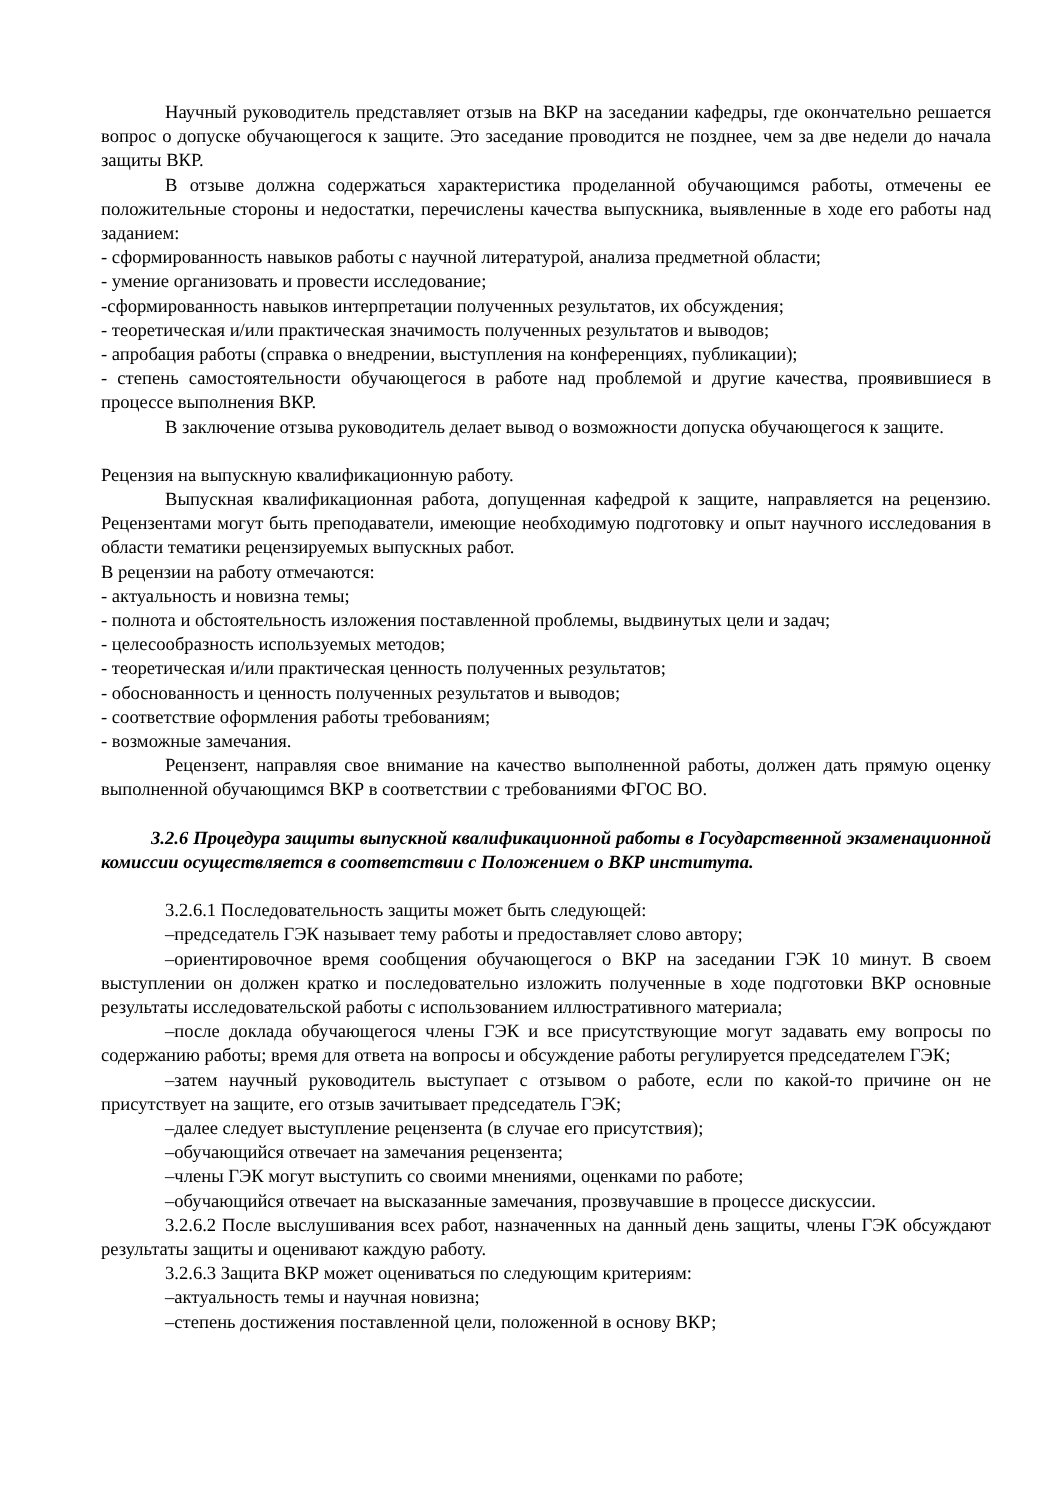Научный руководитель представляет отзыв на ВКР на заседании кафедры, где окончательно решается вопрос о допуске обучающегося к защите. Это заседание проводится не позднее, чем за две недели до начала защиты ВКР.
В отзыве должна содержаться характеристика проделанной обучающимся работы, отмечены ее положительные стороны и недостатки, перечислены качества выпускника, выявленные в ходе его работы над заданием:
- сформированность навыков работы с научной литературой, анализа предметной области;
- умение организовать и провести исследование;
-сформированность навыков интерпретации полученных результатов, их обсуждения;
- теоретическая и/или практическая значимость полученных результатов и выводов;
- апробация работы (справка о внедрении, выступления на конференциях, публикации);
- степень самостоятельности обучающегося в работе над проблемой и другие качества, проявившиеся в процессе выполнения ВКР.
В заключение отзыва руководитель делает вывод о возможности допуска обучающегося к защите.
Рецензия на выпускную квалификационную работу.
Выпускная квалификационная работа, допущенная кафедрой к защите, направляется на рецензию. Рецензентами могут быть преподаватели, имеющие необходимую подготовку и опыт научного исследования в области тематики рецензируемых выпускных работ.
В рецензии на работу отмечаются:
- актуальность и новизна темы;
- полнота и обстоятельность изложения поставленной проблемы, выдвинутых цели и задач;
- целесообразность используемых методов;
- теоретическая и/или практическая ценность полученных результатов;
- обоснованность и ценность полученных результатов и выводов;
- соответствие оформления работы требованиям;
- возможные замечания.
Рецензент, направляя свое внимание на качество выполненной работы, должен дать прямую оценку выполненной обучающимся ВКР в соответствии с требованиями ФГОС ВО.
3.2.6 Процедура защиты выпускной квалификационной работы в Государственной экзаменационной комиссии осуществляется в соответствии с Положением о ВКР института.
3.2.6.1 Последовательность защиты может быть следующей:
–председатель ГЭК называет тему работы и предоставляет слово автору;
–ориентировочное время сообщения обучающегося о ВКР на заседании ГЭК 10 минут. В своем выступлении он должен кратко и последовательно изложить полученные в ходе подготовки ВКР основные результаты исследовательской работы с использованием иллюстративного материала;
–после доклада обучающегося члены ГЭК и все присутствующие могут задавать ему вопросы по содержанию работы; время для ответа на вопросы и обсуждение работы регулируется председателем ГЭК;
–затем научный руководитель выступает с отзывом о работе, если по какой-то причине он не присутствует на защите, его отзыв зачитывает председатель ГЭК;
–далее следует выступление рецензента (в случае его присутствия);
–обучающийся отвечает на замечания рецензента;
–члены ГЭК могут выступить со своими мнениями, оценками по работе;
–обучающийся отвечает на высказанные замечания, прозвучавшие в процессе дискуссии.
3.2.6.2 После выслушивания всех работ, назначенных на данный день защиты, члены ГЭК обсуждают результаты защиты и оценивают каждую работу.
3.2.6.3 Защита ВКР может оцениваться по следующим критериям:
–актуальность темы и научная новизна;
–степень достижения поставленной цели, положенной в основу ВКР;